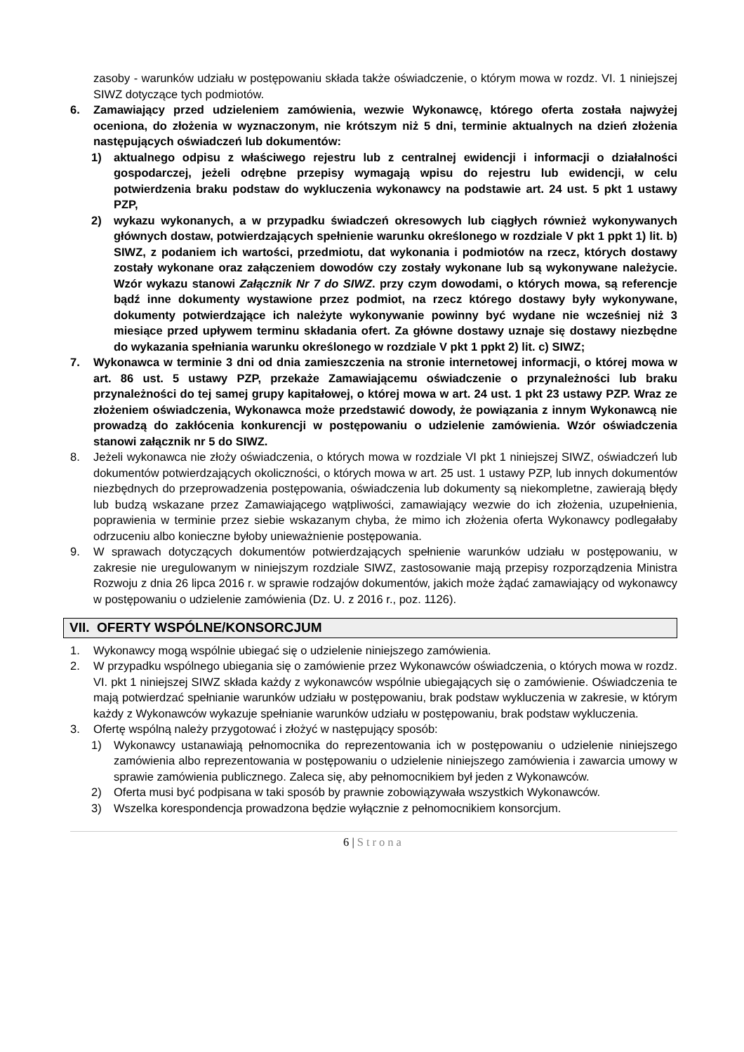zasoby - warunków udziału w postępowaniu składa także oświadczenie, o którym mowa w rozdz. VI. 1 niniejszej SIWZ dotyczące tych podmiotów.
6. Zamawiający przed udzieleniem zamówienia, wezwie Wykonawcę, którego oferta została najwyżej oceniona, do złożenia w wyznaczonym, nie krótszym niż 5 dni, terminie aktualnych na dzień złożenia następujących oświadczeń lub dokumentów:
1) aktualnego odpisu z właściwego rejestru lub z centralnej ewidencji i informacji o działalności gospodarczej, jeżeli odrębne przepisy wymagają wpisu do rejestru lub ewidencji, w celu potwierdzenia braku podstaw do wykluczenia wykonawcy na podstawie art. 24 ust. 5 pkt 1 ustawy PZP,
2) wykazu wykonanych, a w przypadku świadczeń okresowych lub ciągłych również wykonywanych głównych dostaw, potwierdzających spełnienie warunku określonego w rozdziale V pkt 1 ppkt 1) lit. b) SIWZ, z podaniem ich wartości, przedmiotu, dat wykonania i podmiotów na rzecz, których dostawy zostały wykonane oraz załączeniem dowodów czy zostały wykonane lub są wykonywane należycie. Wzór wykazu stanowi Załącznik Nr 7 do SIWZ. przy czym dowodami, o których mowa, są referencje bądź inne dokumenty wystawione przez podmiot, na rzecz którego dostawy były wykonywane, dokumenty potwierdzające ich należyte wykonywanie powinny być wydane nie wcześniej niż 3 miesiące przed upływem terminu składania ofert. Za główne dostawy uznaje się dostawy niezbędne do wykazania spełniania warunku określonego w rozdziale V pkt 1 ppkt 2) lit. c) SIWZ;
7. Wykonawca w terminie 3 dni od dnia zamieszczenia na stronie internetowej informacji, o której mowa w art. 86 ust. 5 ustawy PZP, przekaże Zamawiającemu oświadczenie o przynależności lub braku przynależności do tej samej grupy kapitałowej, o której mowa w art. 24 ust. 1 pkt 23 ustawy PZP. Wraz ze złożeniem oświadczenia, Wykonawca może przedstawić dowody, że powiązania z innym Wykonawcą nie prowadzą do zakłócenia konkurencji w postępowaniu o udzielenie zamówienia. Wzór oświadczenia stanowi załącznik nr 5 do SIWZ.
8. Jeżeli wykonawca nie złoży oświadczenia, o których mowa w rozdziale VI pkt 1 niniejszej SIWZ, oświadczeń lub dokumentów potwierdzających okoliczności, o których mowa w art. 25 ust. 1 ustawy PZP, lub innych dokumentów niezbędnych do przeprowadzenia postępowania, oświadczenia lub dokumenty są niekompletne, zawierają błędy lub budzą wskazane przez Zamawiającego wątpliwości, zamawiający wezwie do ich złożenia, uzupełnienia, poprawienia w terminie przez siebie wskazanym chyba, że mimo ich złożenia oferta Wykonawcy podlegałaby odrzuceniu albo konieczne byłoby unieważnienie postępowania.
9. W sprawach dotyczących dokumentów potwierdzających spełnienie warunków udziału w postępowaniu, w zakresie nie uregulowanym w niniejszym rozdziale SIWZ, zastosowanie mają przepisy rozporządzenia Ministra Rozwoju z dnia 26 lipca 2016 r. w sprawie rodzajów dokumentów, jakich może żądać zamawiający od wykonawcy w postępowaniu o udzielenie zamówienia (Dz. U. z 2016 r., poz. 1126).
VII. OFERTY WSPÓLNE/KONSORCJUM
1. Wykonawcy mogą wspólnie ubiegać się o udzielenie niniejszego zamówienia.
2. W przypadku wspólnego ubiegania się o zamówienie przez Wykonawców oświadczenia, o których mowa w rozdz. VI. pkt 1 niniejszej SIWZ składa każdy z wykonawców wspólnie ubiegających się o zamówienie. Oświadczenia te mają potwierdzać spełnianie warunków udziału w postępowaniu, brak podstaw wykluczenia w zakresie, w którym każdy z Wykonawców wykazuje spełnianie warunków udziału w postępowaniu, brak podstaw wykluczenia.
3. Ofertę wspólną należy przygotować i złożyć w następujący sposób:
1) Wykonawcy ustanawiają pełnomocnika do reprezentowania ich w postępowaniu o udzielenie niniejszego zamówienia albo reprezentowania w postępowaniu o udzielenie niniejszego zamówienia i zawarcia umowy w sprawie zamówienia publicznego. Zaleca się, aby pełnomocnikiem był jeden z Wykonawców.
2) Oferta musi być podpisana w taki sposób by prawnie zobowiązywała wszystkich Wykonawców.
3) Wszelka korespondencja prowadzona będzie wyłącznie z pełnomocnikiem konsorcjum.
6 | Strona